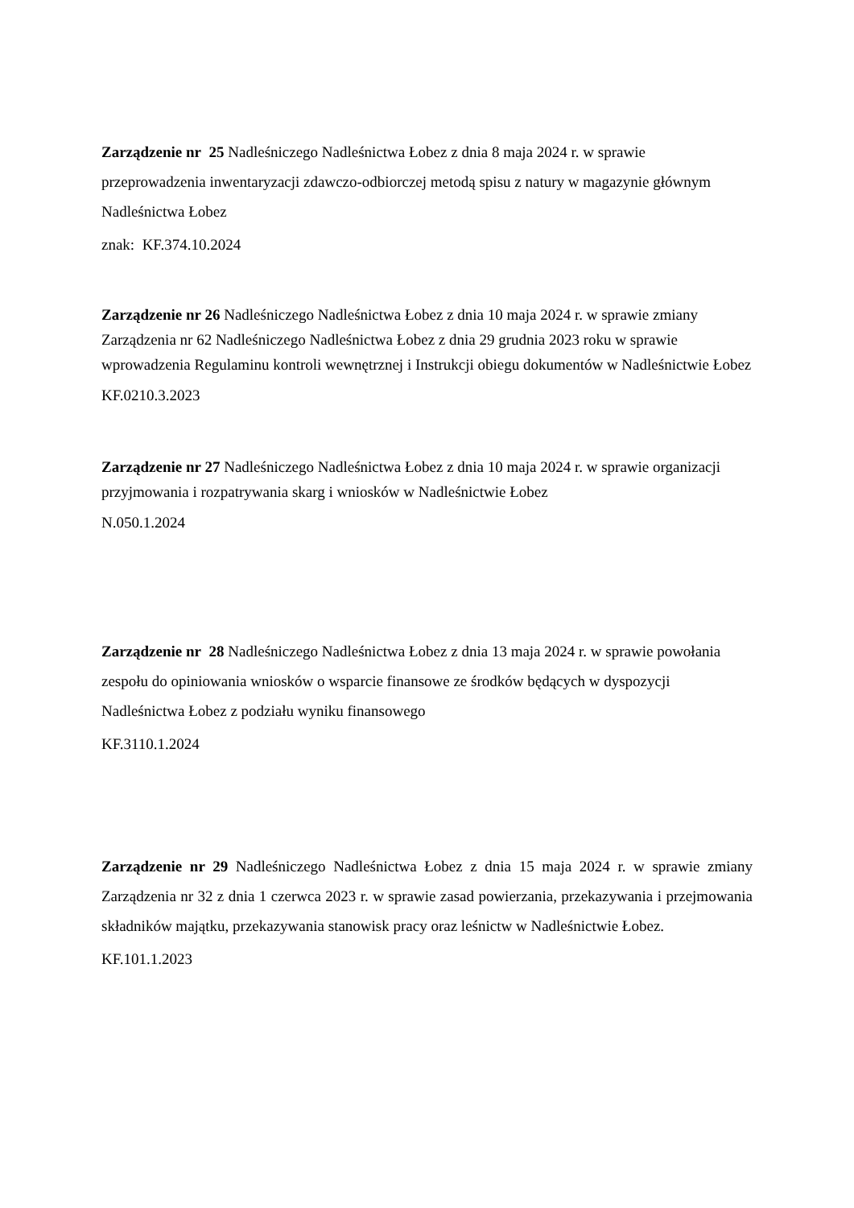Zarządzenie nr 25 Nadleśniczego Nadleśnictwa Łobez z dnia 8 maja 2024 r. w sprawie przeprowadzenia inwentaryzacji zdawczo-odbiorczej metodą spisu z natury w magazynie głównym Nadleśnictwa Łobez
znak: KF.374.10.2024
Zarządzenie nr 26 Nadleśniczego Nadleśnictwa Łobez z dnia 10 maja 2024 r. w sprawie zmiany Zarządzenia nr 62 Nadleśniczego Nadleśnictwa Łobez z dnia 29 grudnia 2023 roku w sprawie wprowadzenia Regulaminu kontroli wewnętrznej i Instrukcji obiegu dokumentów w Nadleśnictwie Łobez
KF.0210.3.2023
Zarządzenie nr 27 Nadleśniczego Nadleśnictwa Łobez z dnia 10 maja 2024 r. w sprawie organizacji przyjmowania i rozpatrywania skarg i wniosków w Nadleśnictwie Łobez
N.050.1.2024
Zarządzenie nr 28 Nadleśniczego Nadleśnictwa Łobez z dnia 13 maja 2024 r. w sprawie powołania zespołu do opiniowania wniosków o wsparcie finansowe ze środków będących w dyspozycji Nadleśnictwa Łobez z podziału wyniku finansowego
KF.3110.1.2024
Zarządzenie nr 29 Nadleśniczego Nadleśnictwa Łobez z dnia 15 maja 2024 r. w sprawie zmiany Zarządzenia nr 32 z dnia 1 czerwca 2023 r. w sprawie zasad powierzania, przekazywania i przejmowania składników majątku, przekazywania stanowisk pracy oraz leśnictw w Nadleśnictwie Łobez.
KF.101.1.2023